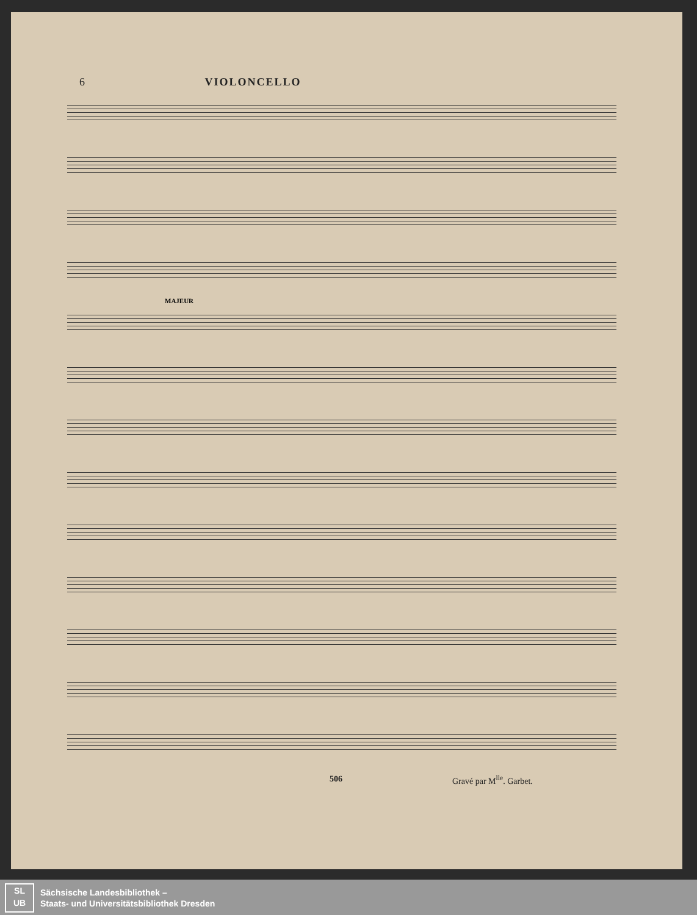6 VIOLONCELLO
MAJEUR
506 Gravé par M<sup>lle</sup>. Garbet.
SL
UB
Sächsische Landesbibliothek –
Staats- und Universitätsbibliothek Dresden